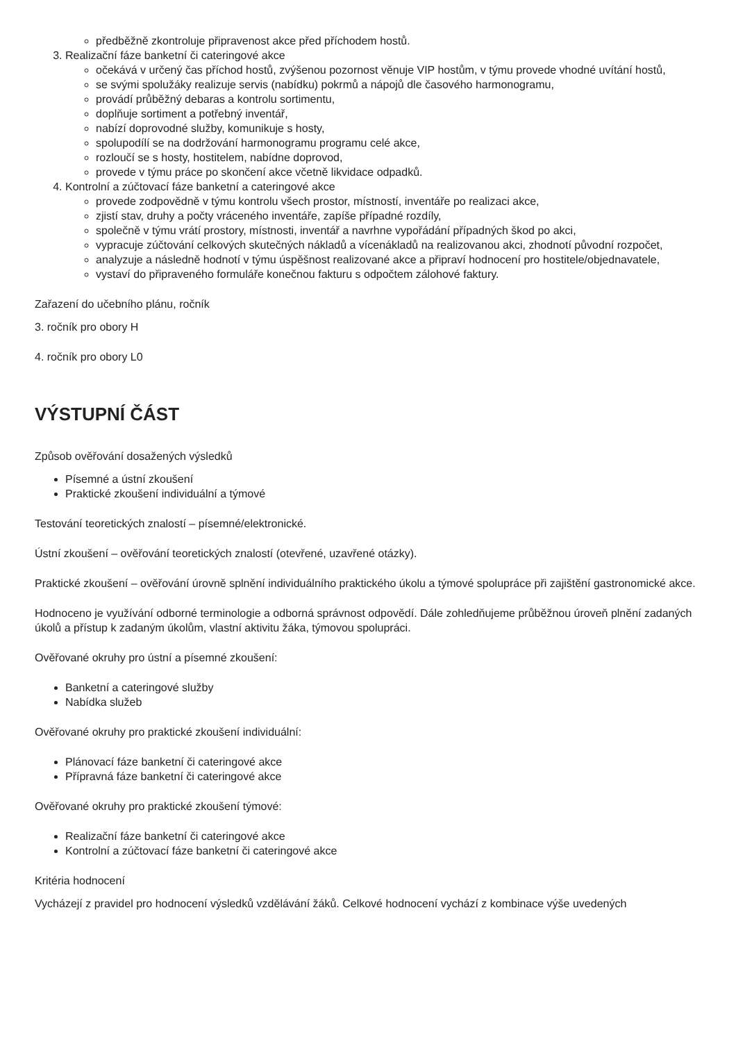předběžně zkontroluje připravenost akce před příchodem hostů.
3. Realizační fáze banketní či cateringové akce
očekává v určený čas příchod hostů, zvýšenou pozornost věnuje VIP hostům, v týmu provede vhodné uvítání hostů,
se svými spolužáky realizuje servis (nabídku) pokrmů a nápojů dle časového harmonogramu,
provádí průběžný debaras a kontrolu sortimentu,
doplňuje sortiment a potřebný inventář,
nabízí doprovodné služby, komunikuje s hosty,
spolupodílí se na dodržování harmonogramu programu celé akce,
rozloučí se s hosty, hostitelem, nabídne doprovod,
provede v týmu práce po skončení akce včetně likvidace odpadků.
4. Kontrolní a zúčtovací fáze banketní a cateringové akce
provede zodpovědně v týmu kontrolu všech prostor, místností, inventáře po realizaci akce,
zjistí stav, druhy a počty vráceného inventáře, zapíše případné rozdíly,
společně v týmu vrátí prostory, místnosti, inventář a navrhne vypořádání případných škod po akci,
vypracuje zúčtování celkových skutečných nákladů a vícenákladů na realizovanou akci, zhodnotí původní rozpočet,
analyzuje a následně hodnotí v týmu úspěšnost realizované akce a připraví hodnocení pro hostitele/objednavatele,
vystaví do připraveného formuláře konečnou fakturu s odpočtem zálohové faktury.
Zařazení do učebního plánu, ročník
3. ročník pro obory H
4. ročník pro obory L0
VÝSTUPNÍ ČÁST
Způsob ověřování dosažených výsledků
Písemné a ústní zkoušení
Praktické zkoušení individuální a týmové
Testování teoretických znalostí – písemné/elektronické.
Ústní zkoušení – ověřování teoretických znalostí (otevřené, uzavřené otázky).
Praktické zkoušení – ověřování úrovně splnění individuálního praktického úkolu a týmové spolupráce při zajištění gastronomické akce.
Hodnoceno je využívání odborné terminologie a odborná správnost odpovědí. Dále zohledňujeme průběžnou úroveň plnění zadaných úkolů a přístup k zadaným úkolům, vlastní aktivitu žáka, týmovou spolupráci.
Ověřované okruhy pro ústní a písemné zkoušení:
Banketní a cateringové služby
Nabídka služeb
Ověřované okruhy pro praktické zkoušení individuální:
Plánovací fáze banketní či cateringové akce
Přípravná fáze banketní či cateringové akce
Ověřované okruhy pro praktické zkoušení týmové:
Realizační fáze banketní či cateringové akce
Kontrolní a zúčtovací fáze banketní či cateringové akce
Kritéria hodnocení
Vycházejí z pravidel pro hodnocení výsledků vzdělávání žáků. Celkové hodnocení vychází z kombinace výše uvedených